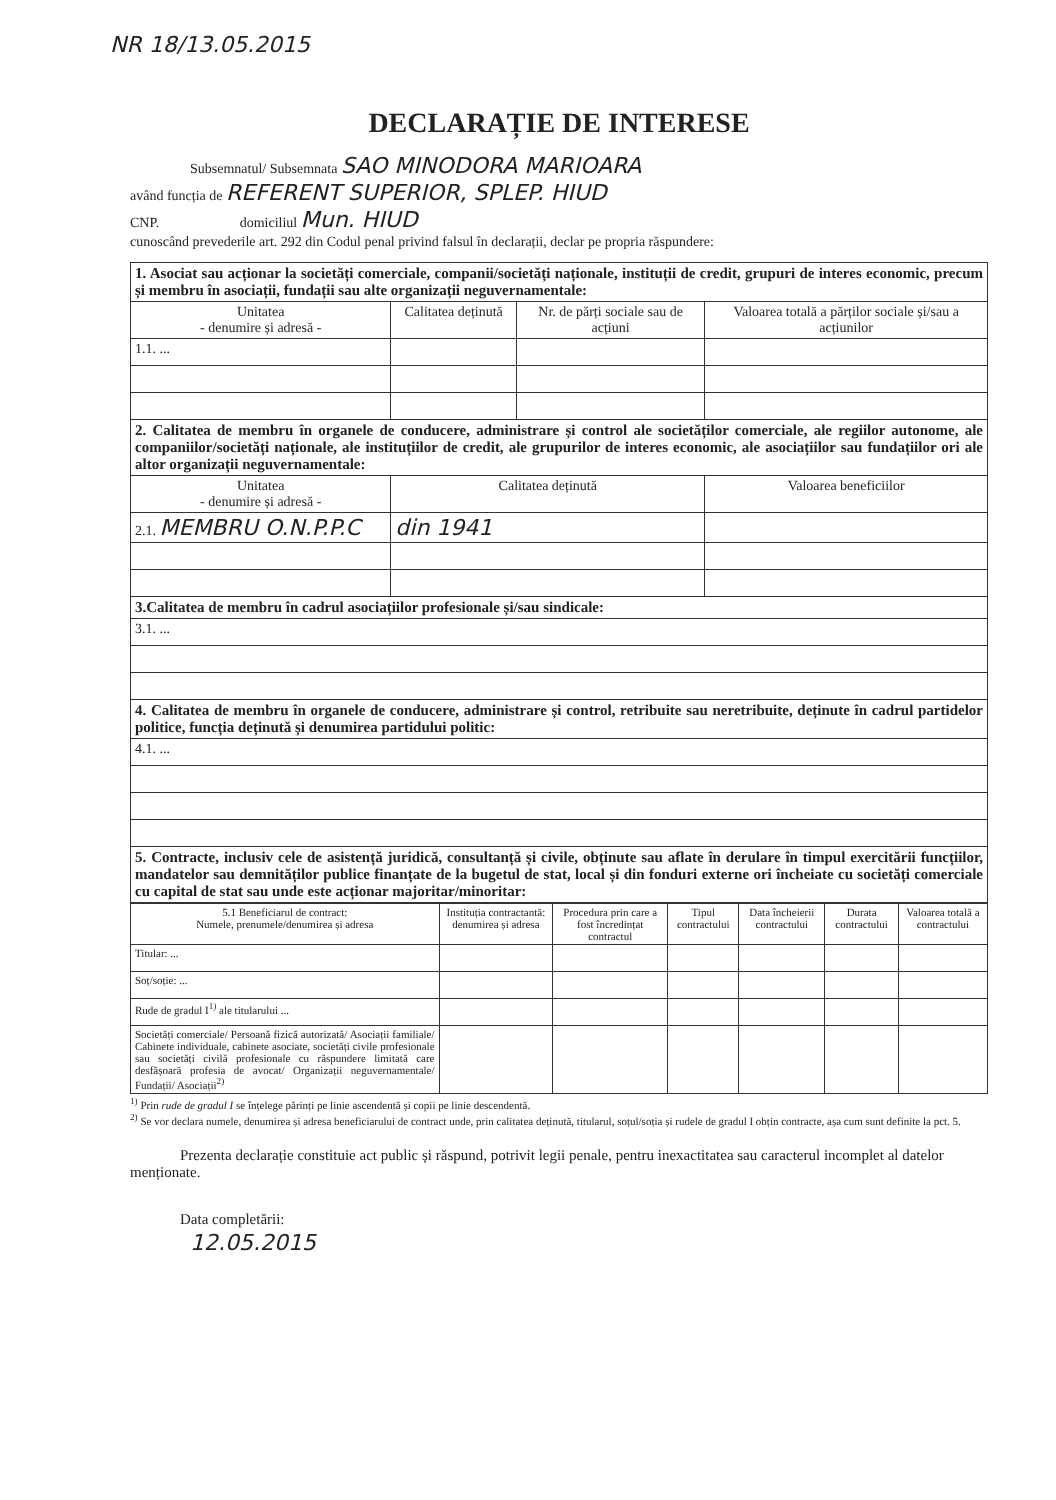NR 18/13.05.2015
DECLARAȚIE DE INTERESE
Subsemnatul/ Subsemnata SAO MINODORA MARIOARA
având funcția de REFERENT SUPERIOR, SPLEP. HIUD
CNP. domiciliul Mun. HIUD
cunoscând prevederile art. 292 din Codul penal privind falsul în declarații, declar pe propria răspundere:
| 1. Asociat sau acționar la societăți comerciale, companii/societăți naționale, instituții de credit, grupuri de interes economic, precum și membru în asociații, fundații sau alte organizații neguvernamentale: | | | |
| Unitatea - denumire și adresă - | Calitatea deținută | Nr. de părți sociale sau de acțiuni | Valoarea totală a părților sociale și/sau a acțiunilor |
| 1.1. ... | | | |
| 2. Calitatea de membru în organele de conducere, administrare și control ale societăților comerciale, ale regiilor autonome, ale companiilor/societăți naționale, ale instituțiilor de credit, ale grupurilor de interes economic, ale asociațiilor sau fundațiilor ori ale altor organizații neguvernamentale: | | | |
| Unitatea - denumire și adresă - | Calitatea deținută | | Valoarea beneficiilor |
| 2.1. MEMBRU O.N.P.P.C | din 1941 | | |
| 3.Calitatea de membru în cadrul asociațiilor profesionale și/sau sindicale: | | | |
| 3.1. ... | | | |
| 4. Calitatea de membru în organele de conducere, administrare și control, retribuite sau neretribuite, deținute în cadrul partidelor politice, funcția deținută și denumirea partidului politic: | | | |
| 4.1. ... | | | |
| 5. Contracte, inclusiv cele de asistență juridică, consultanță și civile, obținute sau aflate în derulare în timpul exercitării funcțiilor, mandatelor sau demnităților publice finanțate de la bugetul de stat, local și din fonduri externe ori încheiate cu societăți comerciale cu capital de stat sau unde este acționar majoritar/minoritar: | | | |
| 5.1 Beneficiarul de contract: Numele, prenumele/denumirea și adresa | Instituția contractantă: denumirea și adresa | Procedura prin care a fost încredințat contractul | Tipul contractului | Data încheierii contractului | Durata contractului | Valoarea totală a contractului |
| --- | --- | --- | --- | --- | --- | --- |
| Titular: ... | | | | | | |
| Soț/soție: ... | | | | | | |
| Rude de gradul I<sup>1)</sup> ale titularului ... | | | | | | |
| Societăți comerciale/ Persoană fizică autorizată/ Asociații familiale/ Cabinete individuale, cabinete asociate, societăți civile profesionale sau societăți civilă profesionale cu răspundere limitată care desfășoară profesia de avocat/ Organizații neguvernamentale/ Fundații/ Asociații<sup>2)</sup> | | | | | | |
<sup>1)</sup> Prin rude de gradul I se înțelege părinți pe linie ascendentă și copii pe linie descendentă.
<sup>2)</sup> Se vor declara numele, denumirea și adresa beneficiarului de contract unde, prin calitatea deținută, titularul, soțul/soția și rudele de gradul I obțin contracte, așa cum sunt definite la pct. 5.
Prezenta declarație constituie act public și răspund, potrivit legii penale, pentru inexactitatea sau caracterul incomplet al datelor menționate.
Data completării:
12.05.2015